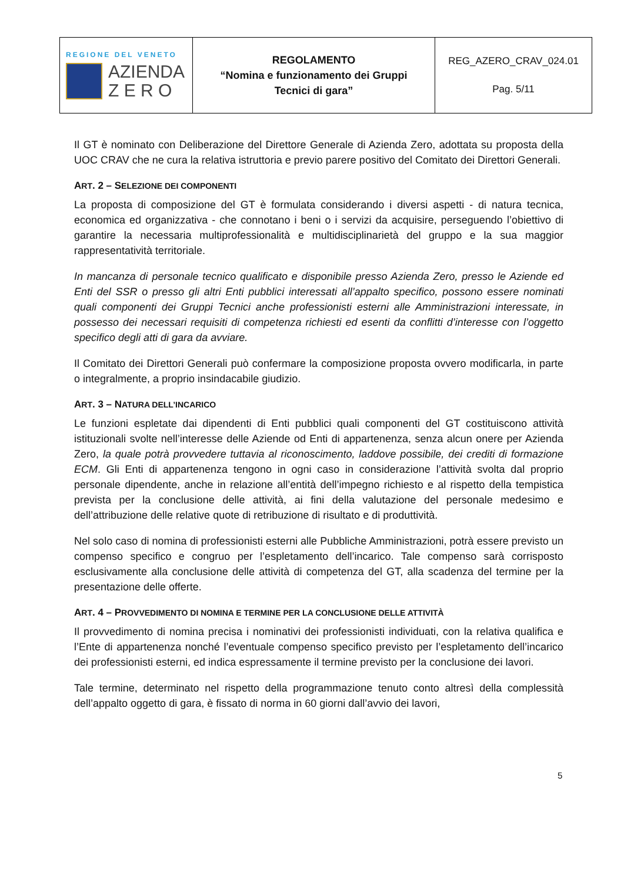| REGIONE DEL VENETO AZIENDA Z E R O | REGOLAMENTO “Nomina e funzionamento dei Gruppi Tecnici di gara” | REG_AZERO_CRAV_024.01 Pag. 5/11 |
Il GT è nominato con Deliberazione del Direttore Generale di Azienda Zero, adottata su proposta della UOC CRAV che ne cura la relativa istruttoria e previo parere positivo del Comitato dei Direttori Generali.
ART. 2 – SELEZIONE DEI COMPONENTI
La proposta di composizione del GT è formulata considerando i diversi aspetti - di natura tecnica, economica ed organizzativa - che connotano i beni o i servizi da acquisire, perseguendo l’obiettivo di garantire la necessaria multiprofessionalità e multidisciplinarietà del gruppo e la sua maggior rappresentatività territoriale.
In mancanza di personale tecnico qualificato e disponibile presso Azienda Zero, presso le Aziende ed Enti del SSR o presso gli altri Enti pubblici interessati all’appalto specifico, possono essere nominati quali componenti dei Gruppi Tecnici anche professionisti esterni alle Amministrazioni interessate, in possesso dei necessari requisiti di competenza richiesti ed esenti da conflitti d’interesse con l’oggetto specifico degli atti di gara da avviare.
Il Comitato dei Direttori Generali può confermare la composizione proposta ovvero modificarla, in parte o integralmente, a proprio insindacabile giudizio.
ART. 3 – NATURA DELL’INCARICO
Le funzioni espletate dai dipendenti di Enti pubblici quali componenti del GT costituiscono attività istituzionali svolte nell’interesse delle Aziende od Enti di appartenenza, senza alcun onere per Azienda Zero, la quale potrà provvedere tuttavia al riconoscimento, laddove possibile, dei crediti di formazione ECM. Gli Enti di appartenenza tengono in ogni caso in considerazione l’attività svolta dal proprio personale dipendente, anche in relazione all’entità dell’impegno richiesto e al rispetto della tempistica prevista per la conclusione delle attività, ai fini della valutazione del personale medesimo e dell’attribuzione delle relative quote di retribuzione di risultato e di produttività.
Nel solo caso di nomina di professionisti esterni alle Pubbliche Amministrazioni, potrà essere previsto un compenso specifico e congruo per l’espletamento dell’incarico. Tale compenso sarà corrisposto esclusivamente alla conclusione delle attività di competenza del GT, alla scadenza del termine per la presentazione delle offerte.
ART. 4 – PROVVEDIMENTO DI NOMINA E TERMINE PER LA CONCLUSIONE DELLE ATTIVITÀ
Il provvedimento di nomina precisa i nominativi dei professionisti individuati, con la relativa qualifica e l’Ente di appartenenza nonché l’eventuale compenso specifico previsto per l’espletamento dell’incarico dei professionisti esterni, ed indica espressamente il termine previsto per la conclusione dei lavori.
Tale termine, determinato nel rispetto della programmazione tenuto conto altresì della complessità dell’appalto oggetto di gara, è fissato di norma in 60 giorni dall’avvio dei lavori,
5